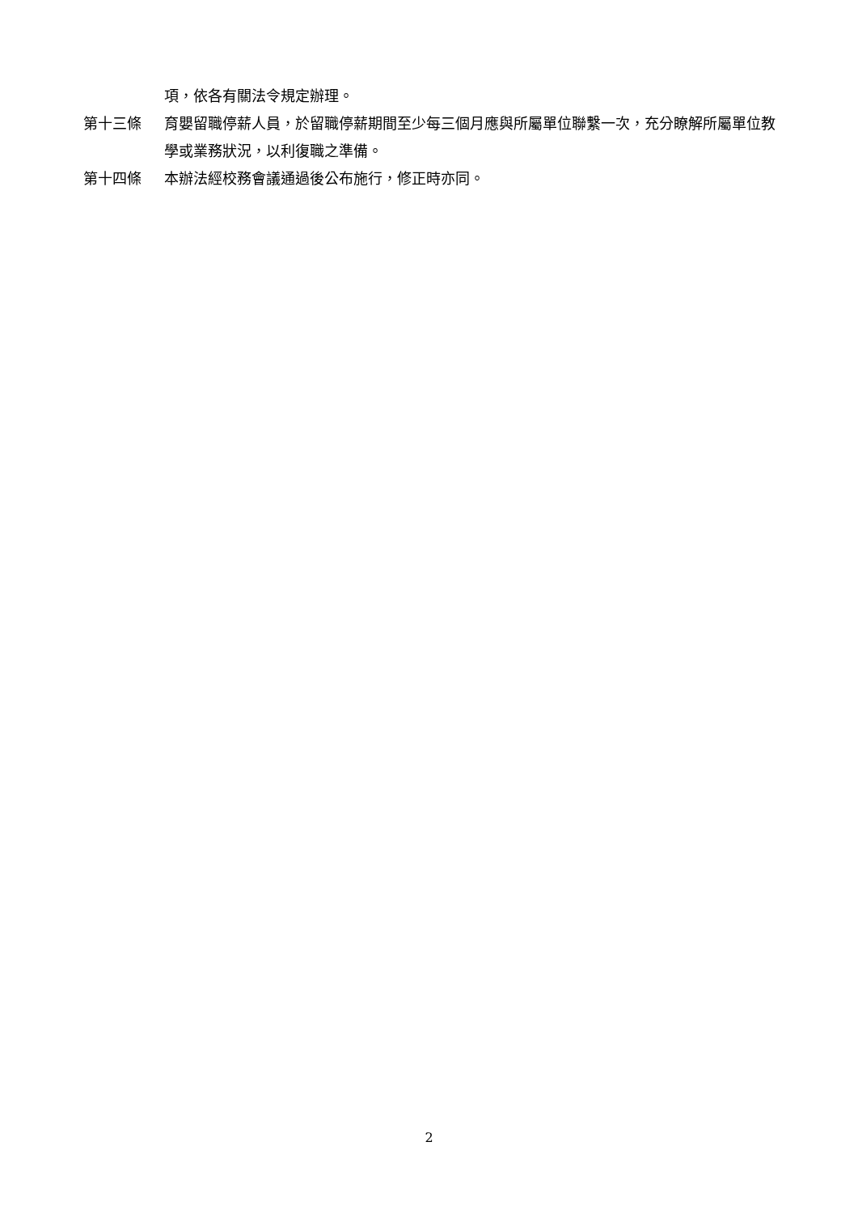項，依各有關法令規定辦理。
第十三條 育嬰留職停薪人員，於留職停薪期間至少每三個月應與所屬單位聯繫一次，充分瞭解所屬單位教學或業務狀況，以利復職之準備。
第十四條 本辦法經校務會議通過後公布施行，修正時亦同。
2